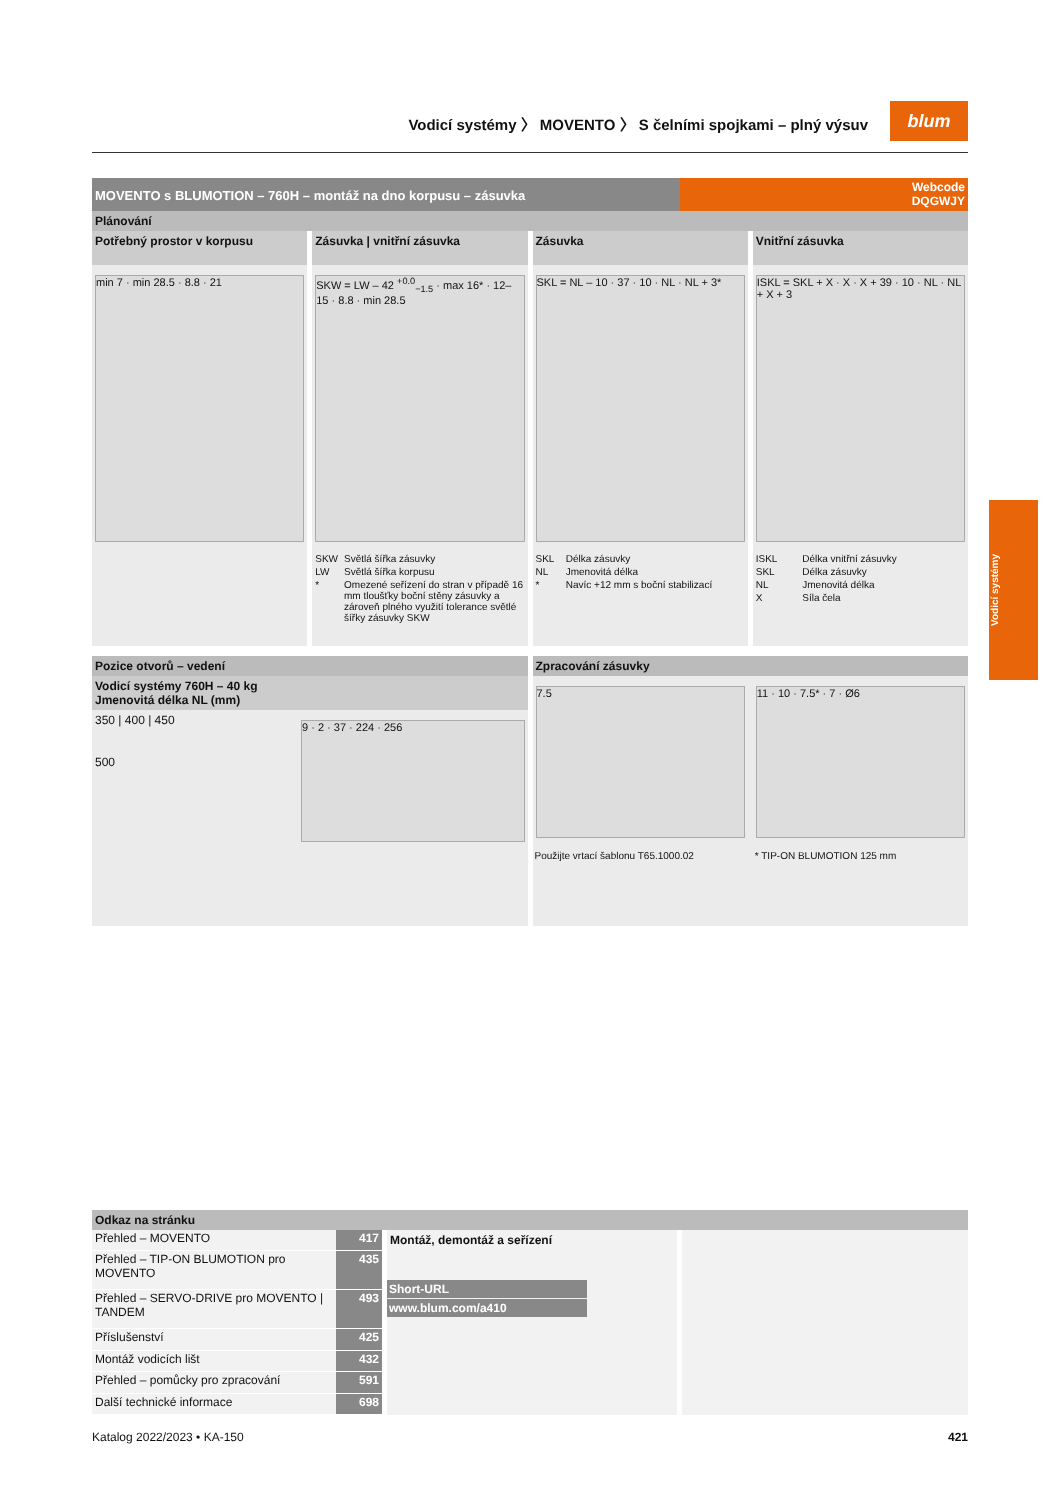Vodicí systémy 〉 MOVENTO 〉 S čelními spojkami – plný výsuv
blum
Vodicí systémy
MOVENTO s BLUMOTION – 760H – montáž na dno korpusu – zásuvka
Webcode
DQGWJY
Plánování
Potřebný prostor v korpusu
min 7 · min 28.5 · 8.8 · 21
Zásuvka | vnitřní zásuvka
SKW = LW – 42 <sup>+0.0</sup><sub>−1.5</sub> · max 16* · 12–15 · 8.8 · min 28.5
| SKW | Světlá šířka zásuvky |
| LW | Světlá šířka korpusu |
| * | Omezené seřízení do stran v případě 16 mm tloušťky boční stěny zásuvky a zároveň plného využití tolerance světlé šířky zásuvky SKW |
Zásuvka
SKL = NL – 10 · 37 · 10 · NL · NL + 3*
| SKL | Délka zásuvky |
| NL | Jmenovitá délka |
| * | Navíc +12 mm s boční stabilizací |
Vnitřní zásuvka
ISKL = SKL + X · X · X + 39 · 10 · NL · NL + X + 3
| ISKL | Délka vnitřní zásuvky |
| SKL | Délka zásuvky |
| NL | Jmenovitá délka |
| X | Síla čela |
Pozice otvorů – vedení
Vodicí systémy 760H – 40 kg
Jmenovitá délka NL (mm)
350 | 400 | 450
500
9 · 2 · 37 · 224 · 256
Zpracování zásuvky
7.5
Použijte vrtací šablonu T65.1000.02
11 · 10 · 7.5* · 7 · Ø6
* TIP-ON BLUMOTION 125 mm
Odkaz na stránku
| Přehled – MOVENTO | 417 |
| Přehled – TIP-ON BLUMOTION pro MOVENTO | 435 |
| Přehled – SERVO-DRIVE pro MOVENTO / TANDEM | 493 |
| Příslušenství | 425 |
| Montáž vodicích lišt | 432 |
| Přehled – pomůcky pro zpracování | 591 |
| Další technické informace | 698 |
Montáž, demontáž a seřízení
Short-URL
www.blum.com/a410
Katalog 2022/2023 • KA-150 421